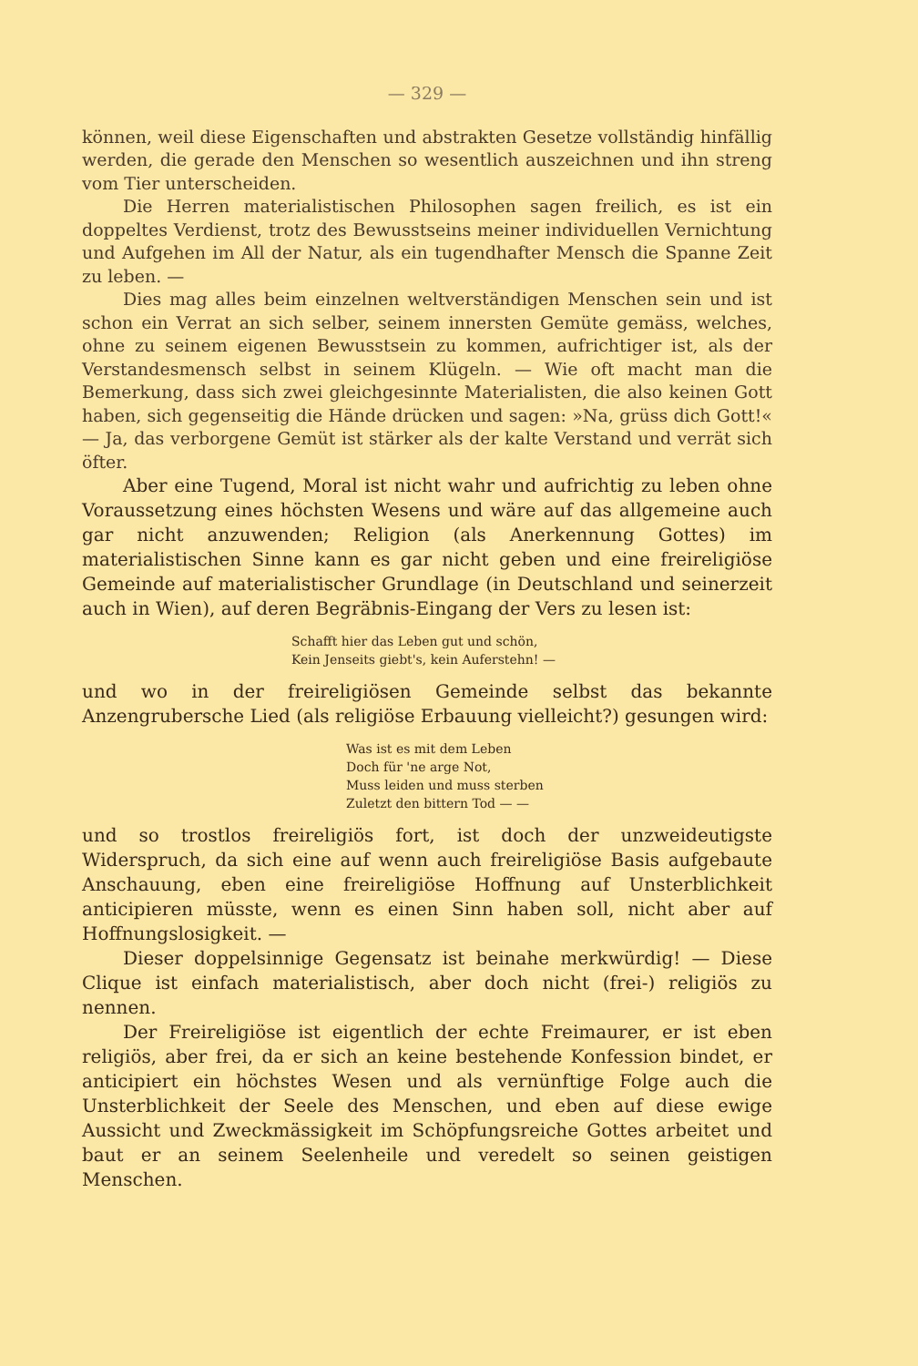— 329 —
können, weil diese Eigenschaften und abstrakten Gesetze vollständig hinfällig werden, die gerade den Menschen so wesentlich auszeichnen und ihn streng vom Tier unterscheiden.
Die Herren materialistischen Philosophen sagen freilich, es ist ein doppeltes Verdienst, trotz des Bewusstseins meiner individuellen Vernichtung und Aufgehen im All der Natur, als ein tugendhafter Mensch die Spanne Zeit zu leben. —
Dies mag alles beim einzelnen weltverständigen Menschen sein und ist schon ein Verrat an sich selber, seinem innersten Gemüte gemäss, welches, ohne zu seinem eigenen Bewusstsein zu kommen, aufrichtiger ist, als der Verstandesmensch selbst in seinem Klügeln. — Wie oft macht man die Bemerkung, dass sich zwei gleichgesinnte Materialisten, die also keinen Gott haben, sich gegenseitig die Hände drücken und sagen: »Na, grüss dich Gott!« — Ja, das verborgene Gemüt ist stärker als der kalte Verstand und verrät sich öfter.
Aber eine Tugend, Moral ist nicht wahr und aufrichtig zu leben ohne Voraussetzung eines höchsten Wesens und wäre auf das allgemeine auch gar nicht anzuwenden; Religion (als Anerkennung Gottes) im materialistischen Sinne kann es gar nicht geben und eine freireligiöse Gemeinde auf materialistischer Grundlage (in Deutschland und seinerzeit auch in Wien), auf deren Begräbnis-Eingang der Vers zu lesen ist:
Schafft hier das Leben gut und schön,
Kein Jenseits giebt's, kein Auferstehn! —
und wo in der freireligiösen Gemeinde selbst das bekannte Anzengrubersche Lied (als religiöse Erbauung vielleicht?) gesungen wird:
Was ist es mit dem Leben
Doch für 'ne arge Not,
Muss leiden und muss sterben
Zuletzt den bittern Tod — —
und so trostlos freireligiös fort, ist doch der unzweideutigste Widerspruch, da sich eine auf wenn auch freireligiöse Basis aufgebaute Anschauung, eben eine freireligiöse Hoffnung auf Unsterblichkeit anticipieren müsste, wenn es einen Sinn haben soll, nicht aber auf Hoffnungslosigkeit. —
Dieser doppelsinnige Gegensatz ist beinahe merkwürdig! — Diese Clique ist einfach materialistisch, aber doch nicht (frei-) religiös zu nennen.
Der Freireligiöse ist eigentlich der echte Freimaurer, er ist eben religiös, aber frei, da er sich an keine bestehende Konfession bindet, er anticipiert ein höchstes Wesen und als vernünftige Folge auch die Unsterblichkeit der Seele des Menschen, und eben auf diese ewige Aussicht und Zweckmässigkeit im Schöpfungsreiche Gottes arbeitet und baut er an seinem Seelenheile und veredelt so seinen geistigen Menschen.